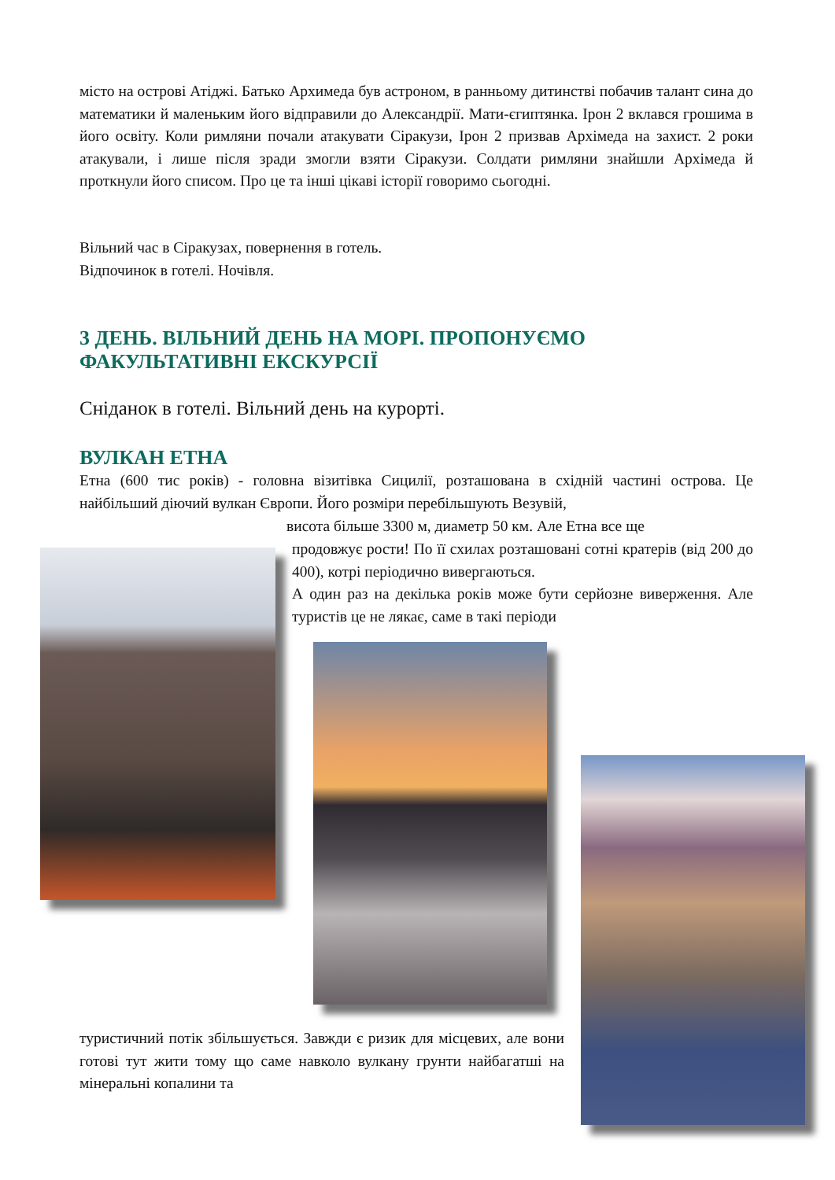місто на острові Атіджі. Батько Архимеда був астроном, в ранньому дитинстві побачив талант сина до математики й маленьким його відправили до Александрії. Мати-єгиптянка. Ірон 2 вклався грошима в його освіту. Коли римляни почали атакувати Сіракузи, Ірон 2 призвав Архімеда на захист. 2 роки атакували, і лише після зради змогли взяти Сіракузи. Солдати римляни знайшли Архімеда й проткнули його списом. Про це та інші цікаві історії говоримо сьогодні.
Вільний час в Сіракузах, повернення в готель.
Відпочинок в готелі. Ночівля.
3 ДЕНЬ. ВІЛЬНИЙ ДЕНЬ НА МОРІ. ПРОПОНУЄМО
ФАКУЛЬТАТИВНІ ЕКСКУРСІЇ
Сніданок в готелі. Вільний день на курорті.
ВУЛКАН ЕТНА
Етна (600 тис років) - головна візитівка Сицилії, розташована в східній частині острова. Це найбільший діючий вулкан Європи. Його розміри перебільшують Везувій,
висота більше 3300 м, диаметр 50 км. Але Етна все ще
продовжує рости! По її схилах розташовані сотні кратерів (від 200 до 400), котрі періодично вивергаються.
А один раз на декілька років може бути серйозне виверження. Але туристів це не лякає, саме в такі періоди
туристичний потік збільшується. Завжди є ризик для місцевих, але вони готові тут жити тому що саме навколо вулкану грунти найбагатші на мінеральні копалини та